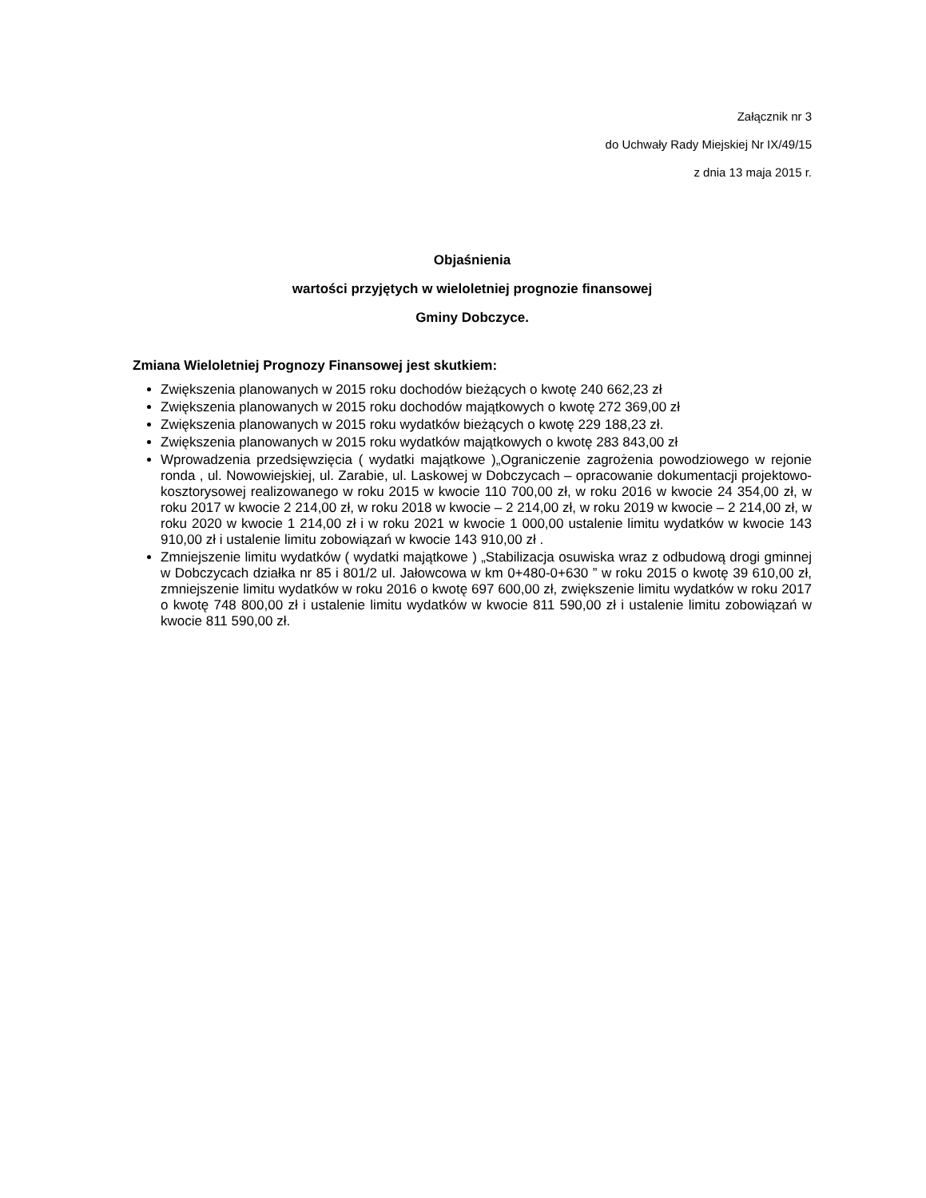Załącznik nr 3
do Uchwały Rady Miejskiej Nr IX/49/15
z dnia 13 maja 2015 r.
Objaśnienia
wartości przyjętych w wieloletniej prognozie finansowej
Gminy Dobczyce.
Zmiana Wieloletniej Prognozy Finansowej jest skutkiem:
Zwiększenia planowanych w 2015 roku dochodów bieżących o kwotę 240 662,23 zł
Zwiększenia planowanych w 2015 roku dochodów majątkowych o kwotę 272 369,00 zł
Zwiększenia planowanych w 2015 roku wydatków bieżących o kwotę 229 188,23 zł.
Zwiększenia planowanych w 2015 roku wydatków majątkowych o kwotę 283 843,00 zł
Wprowadzenia przedsięwzięcia ( wydatki majątkowe )„Ograniczenie zagrożenia powodziowego w rejonie ronda , ul. Nowowiejskiej, ul. Zarabie, ul. Laskowej w Dobczycach – opracowanie dokumentacji projektowo- kosztorysowej realizowanego w roku 2015 w kwocie 110 700,00 zł, w roku 2016 w kwocie 24 354,00 zł, w roku 2017 w kwocie 2 214,00 zł, w roku 2018 w kwocie – 2 214,00 zł, w roku 2019 w kwocie – 2 214,00 zł, w roku 2020 w kwocie 1 214,00 zł i w roku 2021 w kwocie 1 000,00 ustalenie limitu wydatków w kwocie 143 910,00 zł i ustalenie limitu zobowiązań w kwocie 143 910,00 zł .
Zmniejszenie limitu wydatków ( wydatki majątkowe ) „Stabilizacja osuwiska wraz z odbudową drogi gminnej w Dobczycach działka nr 85 i 801/2 ul. Jałowcowa w km 0+480-0+630 ” w roku 2015 o kwotę 39 610,00 zł, zmniejszenie limitu wydatków w roku 2016 o kwotę 697 600,00 zł, zwiększenie limitu wydatków w roku 2017 o kwotę 748 800,00 zł i ustalenie limitu wydatków w kwocie 811 590,00 zł i ustalenie limitu zobowiązań w kwocie 811 590,00 zł.